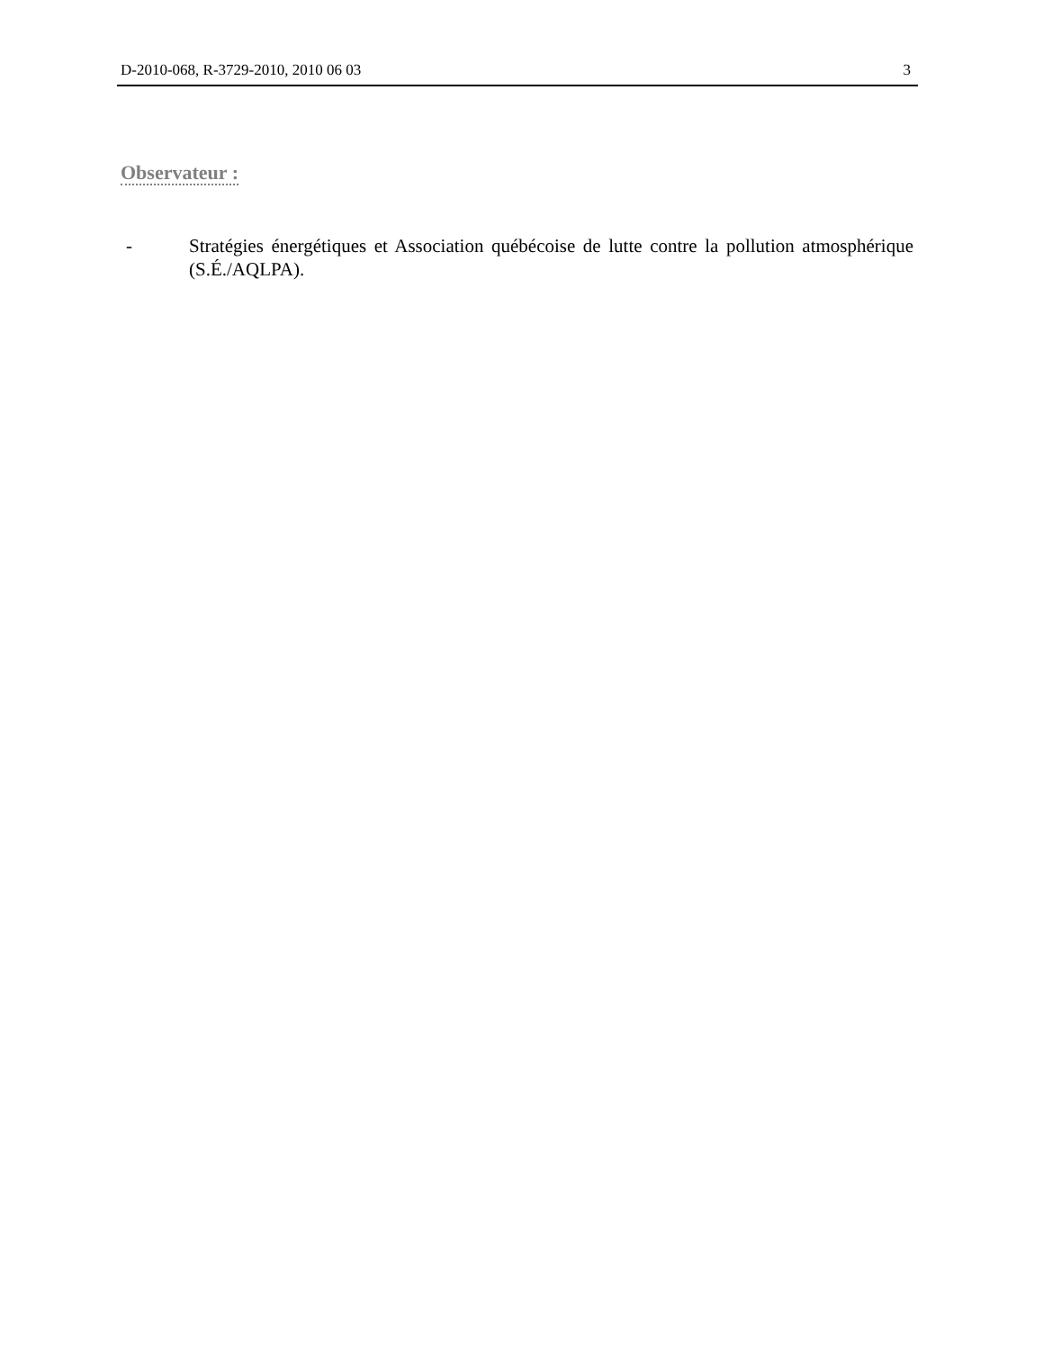D-2010-068, R-3729-2010, 2010 06 03 3
Observateur :
- Stratégies énergétiques et Association québécoise de lutte contre la pollution atmosphérique (S.É./AQLPA).